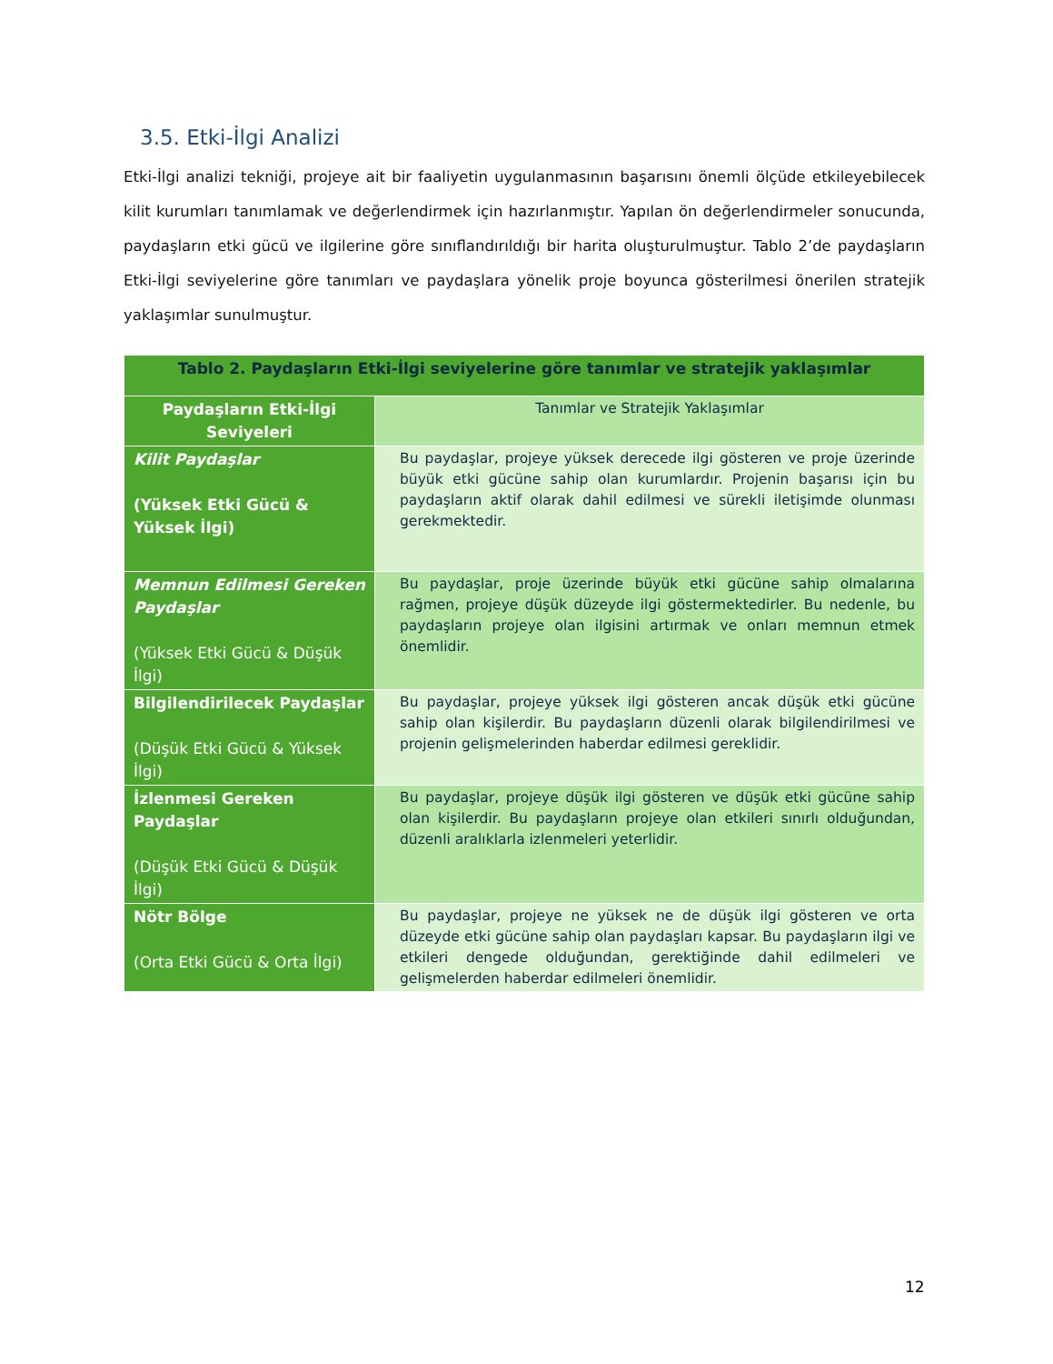3.5. Etki-İlgi Analizi
Etki-İlgi analizi tekniği, projeye ait bir faaliyetin uygulanmasının başarısını önemli ölçüde etkileyebilecek kilit kurumları tanımlamak ve değerlendirmek için hazırlanmıştır. Yapılan ön değerlendirmeler sonucunda, paydaşların etki gücü ve ilgilerine göre sınıflandırıldığı bir harita oluşturulmuştur. Tablo 2’de paydaşların Etki-İlgi seviyelerine göre tanımları ve paydaşlara yönelik proje boyunca gösterilmesi önerilen stratejik yaklaşımlar sunulmuştur.
| Tablo 2. Paydaşların Etki-İlgi seviyelerine göre tanımlar ve stratejik yaklaşımlar | |
| --- | --- |
| Paydaşların Etki-İlgi Seviyeleri | Tanımlar ve Stratejik Yaklaşımlar |
| Kilit Paydaşlar (Yüksek Etki Gücü & Yüksek İlgi) | Bu paydaşlar, projeye yüksek derecede ilgi gösteren ve proje üzerinde büyük etki gücüne sahip olan kurumlardır. Projenin başarısı için bu paydaşların aktif olarak dahil edilmesi ve sürekli iletişimde olunması gerekmektedir. |
| Memnun Edilmesi Gereken Paydaşlar (Yüksek Etki Gücü & Düşük İlgi) | Bu paydaşlar, proje üzerinde büyük etki gücüne sahip olmalarına rağmen, projeye düşük düzeyde ilgi göstermektedirler. Bu nedenle, bu paydaşların projeye olan ilgisini artırmak ve onları memnun etmek önemlidir. |
| Bilgilendirilecek Paydaşlar (Düşük Etki Gücü & Yüksek İlgi) | Bu paydaşlar, projeye yüksek ilgi gösteren ancak düşük etki gücüne sahip olan kişilerdir. Bu paydaşların düzenli olarak bilgilendirilmesi ve projenin gelişmelerinden haberdar edilmesi gereklidir. |
| İzlenmesi Gereken Paydaşlar (Düşük Etki Gücü & Düşük İlgi) | Bu paydaşlar, projeye düşük ilgi gösteren ve düşük etki gücüne sahip olan kişilerdir. Bu paydaşların projeye olan etkileri sınırlı olduğundan, düzenli aralıklarla izlenmeleri yeterlidir. |
| Nötr Bölge (Orta Etki Gücü & Orta İlgi) | Bu paydaşlar, projeye ne yüksek ne de düşük ilgi gösteren ve orta düzeyde etki gücüne sahip olan paydaşları kapsar. Bu paydaşların ilgi ve etkileri dengede olduğundan, gerektiğinde dahil edilmeleri ve gelişmelerden haberdar edilmeleri önemlidir. |
12